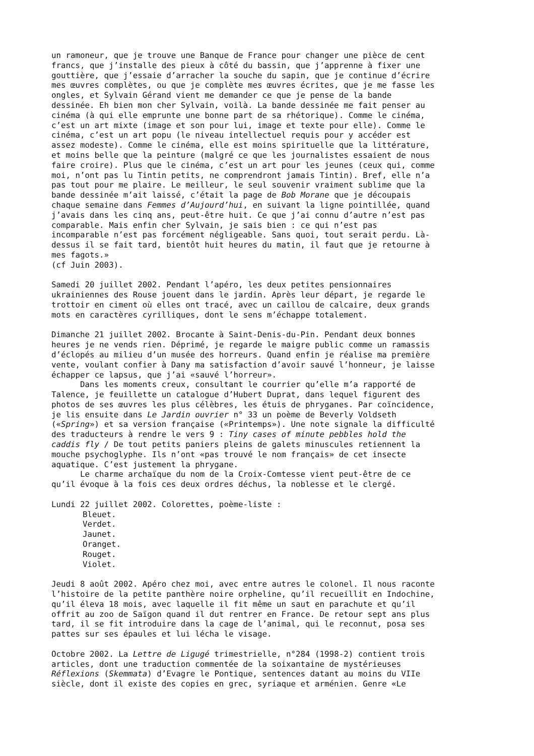un ramoneur, que je trouve une Banque de France pour changer une pièce de cent francs, que j’installe des pieux à côté du bassin, que j’apprenne à fixer une gouttière, que j’essaie d’arracher la souche du sapin, que je continue d’écrire mes œuvres complètes, ou que je complète mes œuvres écrites, que je me fasse les ongles, et Sylvain Gérand vient me demander ce que je pense de la bande dessinée. Eh bien mon cher Sylvain, voilà. La bande dessinée me fait penser au cinéma (à qui elle emprunte une bonne part de sa rhétorique). Comme le cinéma, c’est un art mixte (image et son pour lui, image et texte pour elle). Comme le cinéma, c’est un art popu (le niveau intellectuel requis pour y accéder est assez modeste). Comme le cinéma, elle est moins spirituelle que la littérature, et moins belle que la peinture (malgré ce que les journalistes essaient de nous faire croire). Plus que le cinéma, c’est un art pour les jeunes (ceux qui, comme moi, n’ont pas lu Tintin petits, ne comprendront jamais Tintin). Bref, elle n’a pas tout pour me plaire. Le meilleur, le seul souvenir vraiment sublime que la bande dessinée m’ait laissé, c’était la page de Bob Morane que je découpais chaque semaine dans Femmes d’Aujourd’hui, en suivant la ligne pointillée, quand j’avais dans les cinq ans, peut-être huit. Ce que j’ai connu d’autre n’est pas comparable. Mais enfin cher Sylvain, je sais bien : ce qui n’est pas incomparable n’est pas forcément négligeable. Sans quoi, tout serait perdu. Là- dessus il se fait tard, bientôt huit heures du matin, il faut que je retourne à mes fagots.» (cf Juin 2003).
Samedi 20 juillet 2002. Pendant l’apéro, les deux petites pensionnaires ukrainiennes des Rouse jouent dans le jardin. Après leur départ, je regarde le trottoir en ciment où elles ont tracé, avec un caillou de calcaire, deux grands mots en caractères cyrilliques, dont le sens m’échappe totalement.
Dimanche 21 juillet 2002. Brocante à Saint-Denis-du-Pin. Pendant deux bonnes heures je ne vends rien. Déprimé, je regarde le maigre public comme un ramassis d’éclopés au milieu d’un musée des horreurs. Quand enfin je réalise ma première vente, voulant confier à Dany ma satisfaction d’avoir sauvé l’honneur, je laisse échapper ce lapsus, que j’ai «sauvé l’horreur». Dans les moments creux, consultant le courrier qu’elle m’a rapporté de Talence, je feuillette un catalogue d’Hubert Duprat, dans lequel figurent des photos de ses œuvres les plus célèbres, les étuis de phryganes. Par coïncidence, je lis ensuite dans Le Jardin ouvrier n° 33 un poème de Beverly Voldseth («Spring») et sa version française («Printemps»). Une note signale la difficulté des traducteurs à rendre le vers 9 : Tiny cases of minute pebbles hold the caddis fly / De tout petits paniers pleins de galets minuscules retiennent la mouche psychoglyphe. Ils n’ont «pas trouvé le nom français» de cet insecte aquatique. C’est justement la phrygane. Le charme archaïque du nom de la Croix-Comtesse vient peut-être de ce qu’il évoque à la fois ces deux ordres déchus, la noblesse et le clergé.
Lundi 22 juillet 2002. Colorettes, poème-liste :
Bleuet. Verdet. Jaunet. Oranget. Rouget. Violet.
Jeudi 8 août 2002. Apéro chez moi, avec entre autres le colonel. Il nous raconte l’histoire de la petite panthère noire orpheline, qu’il recueillit en Indochine, qu’il éleva 18 mois, avec laquelle il fit même un saut en parachute et qu’il offrit au zoo de Saïgon quand il dut rentrer en France. De retour sept ans plus tard, il se fit introduire dans la cage de l’animal, qui le reconnut, posa ses pattes sur ses épaules et lui lécha le visage.
Octobre 2002. La Lettre de Ligugé trimestrielle, n°284 (1998-2) contient trois articles, dont une traduction commentée de la soixantaine de mystérieuses Réflexions (Skemmata) d’Evagre le Pontique, sentences datant au moins du VIIe siècle, dont il existe des copies en grec, syriaque et arménien. Genre «Le